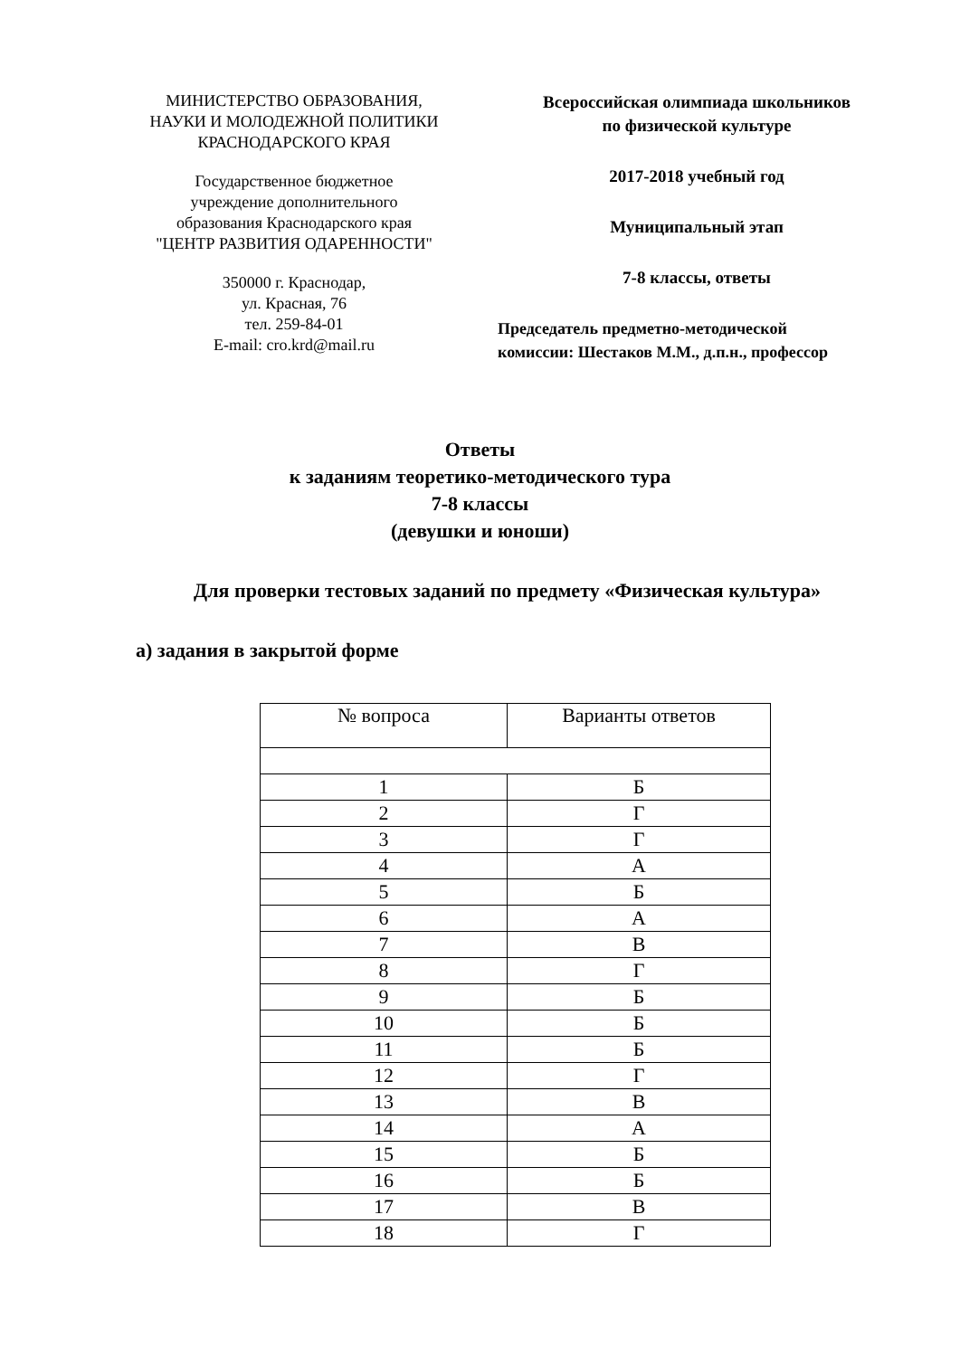МИНИСТЕРСТВО ОБРАЗОВАНИЯ,
НАУКИ И МОЛОДЕЖНОЙ ПОЛИТИКИ
КРАСНОДАРСКОГО КРАЯ
Государственное бюджетное
учреждение дополнительного
образования Краснодарского края
"ЦЕНТР РАЗВИТИЯ ОДАРЕННОСТИ"
350000 г. Краснодар,
ул. Красная, 76
тел. 259-84-01
E-mail: cro.krd@mail.ru
Всероссийская олимпиада школьников
по физической культуре
2017-2018 учебный год
Муниципальный этап
7-8 классы, ответы
Председатель предметно-методической
комиссии: Шестаков М.М., д.п.н., профессор
Ответы
к заданиям теоретико-методического тура
7-8 классы
(девушки и юноши)
Для проверки тестовых заданий по предмету «Физическая культура»
а) задания в закрытой форме
| № вопроса | Варианты ответов |
| --- | --- |
| 1 | Б |
| 2 | Г |
| 3 | Г |
| 4 | А |
| 5 | Б |
| 6 | А |
| 7 | В |
| 8 | Г |
| 9 | Б |
| 10 | Б |
| 11 | Б |
| 12 | Г |
| 13 | В |
| 14 | А |
| 15 | Б |
| 16 | Б |
| 17 | В |
| 18 | Г |